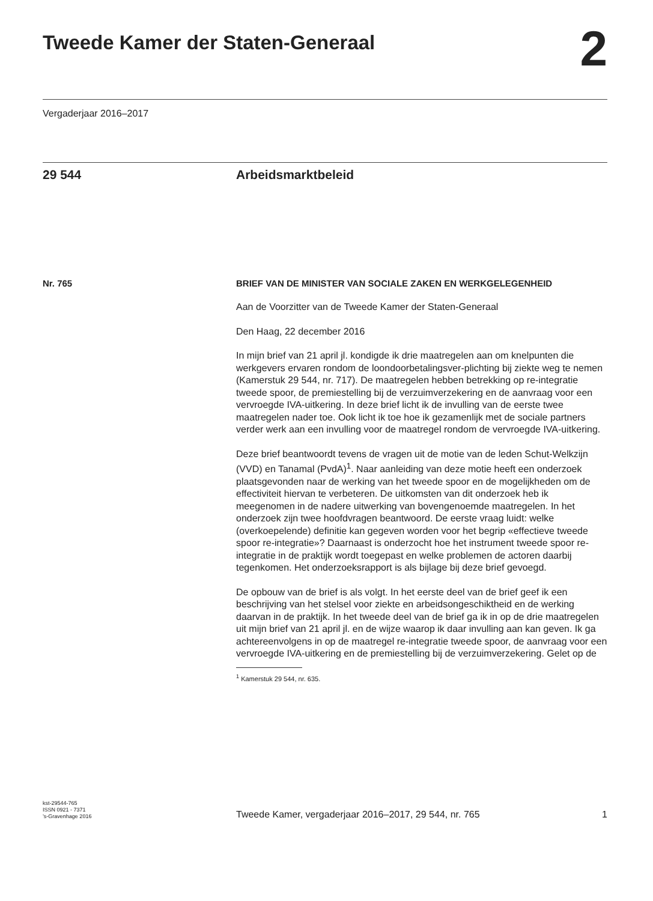Tweede Kamer der Staten-Generaal
2
Vergaderjaar 2016–2017
29 544 Arbeidsmarktbeleid
Nr. 765
BRIEF VAN DE MINISTER VAN SOCIALE ZAKEN EN WERKGELEGENHEID
Aan de Voorzitter van de Tweede Kamer der Staten-Generaal
Den Haag, 22 december 2016
In mijn brief van 21 april jl. kondigde ik drie maatregelen aan om knelpunten die werkgevers ervaren rondom de loondoorbetalingsver-plichting bij ziekte weg te nemen (Kamerstuk 29 544, nr. 717). De maatregelen hebben betrekking op re-integratie tweede spoor, de premiestelling bij de verzuimverzekering en de aanvraag voor een vervroegde IVA-uitkering. In deze brief licht ik de invulling van de eerste twee maatregelen nader toe. Ook licht ik toe hoe ik gezamenlijk met de sociale partners verder werk aan een invulling voor de maatregel rondom de vervroegde IVA-uitkering.
Deze brief beantwoordt tevens de vragen uit de motie van de leden Schut-Welkzijn (VVD) en Tanamal (PvdA)<sup>1</sup>. Naar aanleiding van deze motie heeft een onderzoek plaatsgevonden naar de werking van het tweede spoor en de mogelijkheden om de effectiviteit hiervan te verbeteren. De uitkomsten van dit onderzoek heb ik meegenomen in de nadere uitwerking van bovengenoemde maatregelen. In het onderzoek zijn twee hoofdvragen beantwoord. De eerste vraag luidt: welke (overkoepelende) definitie kan gegeven worden voor het begrip «effectieve tweede spoor re-integratie»? Daarnaast is onderzocht hoe het instrument tweede spoor re-integratie in de praktijk wordt toegepast en welke problemen de actoren daarbij tegenkomen. Het onderzoeksrapport is als bijlage bij deze brief gevoegd.
De opbouw van de brief is als volgt. In het eerste deel van de brief geef ik een beschrijving van het stelsel voor ziekte en arbeidsongeschiktheid en de werking daarvan in de praktijk. In het tweede deel van de brief ga ik in op de drie maatregelen uit mijn brief van 21 april jl. en de wijze waarop ik daar invulling aan kan geven. Ik ga achtereenvolgens in op de maatregel re-integratie tweede spoor, de aanvraag voor een vervroegde IVA-uitkering en de premiestelling bij de verzuimverzekering. Gelet op de
<sup>1</sup> Kamerstuk 29 544, nr. 635.
kst-29544-765
ISSN 0921 - 7371
’s-Gravenhage 2016
Tweede Kamer, vergaderjaar 2016–2017, 29 544, nr. 765
1